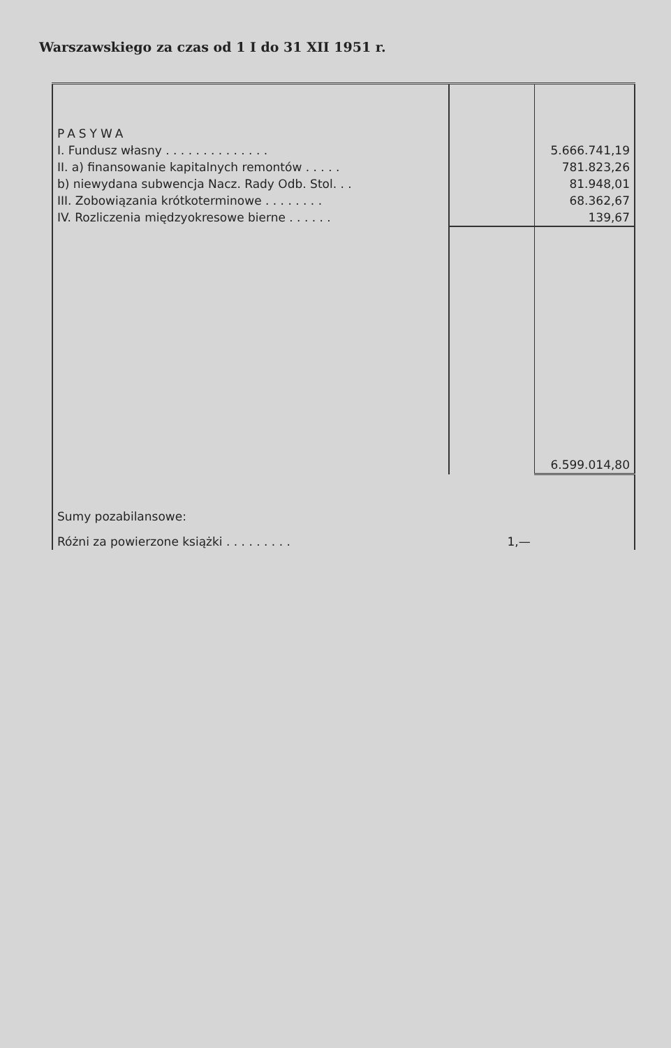Warszawskiego za czas od 1 I do 31 XII 1951 r.
| PASYWA | | |
| I. Fundusz własny . . . . . . . . . . . . . . | | 5.666.741,19 |
| II. a) finansowanie kapitalnych remontów . . . . . | | 781.823,26 |
| b) niewydana subwencja Nacz. Rady Odb. Stol. . . | | 81.948,01 |
| III. Zobowiązania krótkoterminowe . . . . . . . . | | 68.362,67 |
| IV. Rozliczenia międzyokresowe bierne . . . . . . | | 139,67 |
| | | 6.599.014,80 |
| Sumy pozabilansowe: | | |
| Różni za powierzone książki . . . . . . . . . | 1,— | |